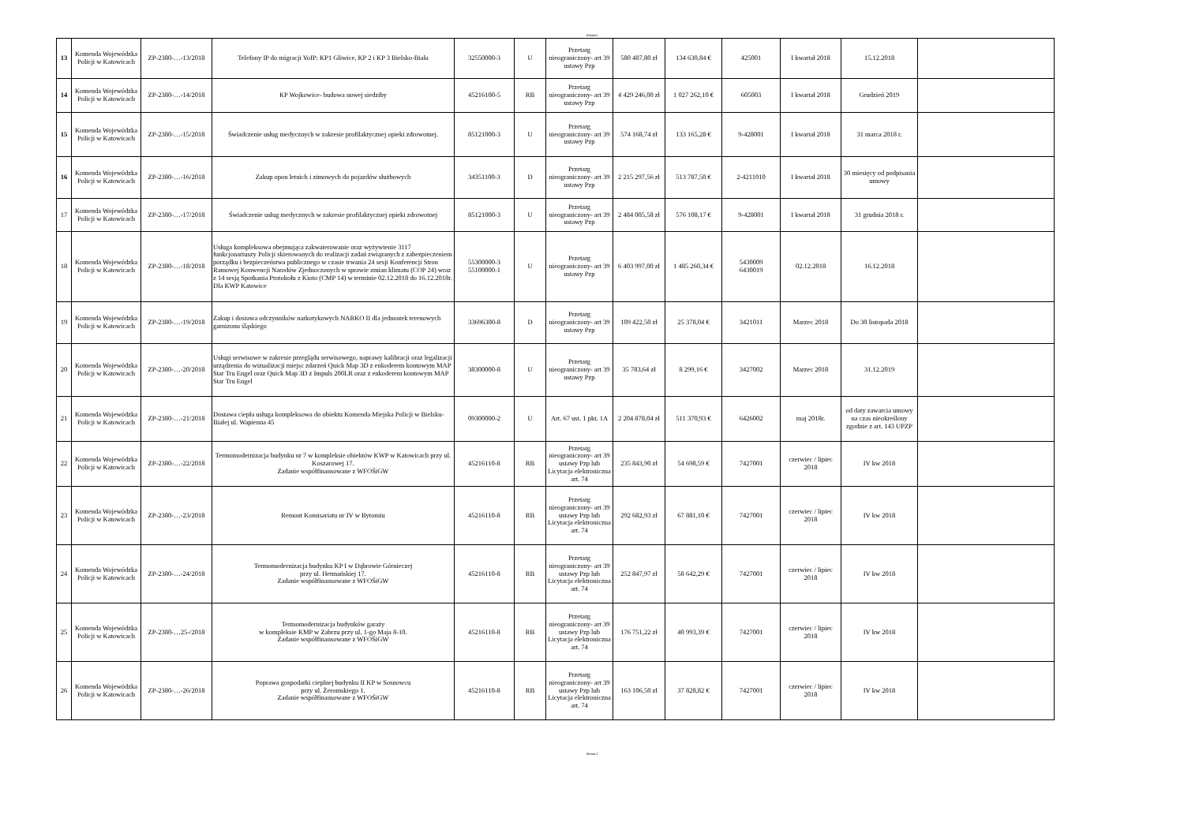Arkusz1
| 13 | Komenda Wojewódzka Policji w Katowicach | ZP-2380-…-13/2018 | Telefony IP do migracji VoIP: KP1 Gliwice, KP 2 i KP 3 Bielsko-Biała | 32550000-3 | U | Przetarg nieograniczony- art 39 ustawy Pzp | 580 487,80 zł | 134 630,84 € | 425001 | I kwartał 2018 | 15.12.2018 | |
| 14 | Komenda Wojewódzka Policji w Katowicach | ZP-2380-…-14/2018 | KP Wojkowice- budowa nowej siedziby | 45216100-5 | RB | Przetarg nieograniczony- art 39 ustawy Pzp | 4 429 246,00 zł | 1 027 262,10 € | 605003 | I kwartał 2018 | Grudzień 2019 | |
| 15 | Komenda Wojewódzka Policji w Katowicach | ZP-2380-…-15/2018 | Świadczenie usług medycznych w zakresie profilaktycznej opieki zdrowotnej. | 85121000-3 | U | Przetarg nieograniczony- art 39 ustawy Pzp | 574 168,74 zł | 133 165,28 € | 9-428001 | I kwartał 2018 | 31 marca 2018 r. | |
| 16 | Komenda Wojewódzka Policji w Katowicach | ZP-2380-…-16/2018 | Zakup opon letnich i zimowych do pojazdów służbowych | 34351100-3 | D | Przetarg nieograniczony- art 39 ustawy Pzp | 2 215 297,56 zł | 513 787,50 € | 2-4211010 | I kwartał 2018 | 30 miesięcy od podpisania umowy | |
| 17 | Komenda Wojewódzka Policji w Katowicach | ZP-2380-…-17/2018 | Świadczenie usług medycznych w zakresie profilaktycznej opieki zdrowotnej | 85121000-3 | U | Przetarg nieograniczony- art 39 ustawy Pzp | 2 484 005,58 zł | 576 108,17 € | 9-428001 | I kwartał 2018 | 31 grudnia 2018 r. | |
| 18 | Komenda Wojewódzka Policji w Katowicach | ZP-2380-…-18/2018 | Usługa kompleksowa obejmująca zakwaterowanie oraz wyżywienie 3117 funkcjonariuszy Policji skierowanych do realizacji zadań związanych z zabezpieczeniem porządku i bezpieczeństwa publicznego w czasie trwania 24 sesji Konferencji Stron Ramowej Konwencji Narodów Zjednoczonych w sprawie zmian klimatu (COP 24) wraz z 14 sesją Spotkania Protokołu z Kioto (CMP 14) w terminie 02.12.2018 do 16.12.2018r. Dla KWP Katowice | 55300000-3 55100000-1 | U | Przetarg nieograniczony- art 39 ustawy Pzp | 6 403 997,00 zł | 1 485 260,34 € | 5430009 6430019 | 02.12.2018 | 16.12.2018 | |
| 19 | Komenda Wojewódzka Policji w Katowicach | ZP-2380-…-19/2018 | Zakup i dostawa odczynników narkotykowych NARKO II dla jednostek terenowych garnizonu śląskiego | 33696300-8 | D | Przetarg nieograniczony- art 39 ustawy Pzp | 109 422,50 zł | 25 378,04 € | 3421011 | Marzec 2018 | Do 30 listopada 2018 | |
| 20 | Komenda Wojewódzka Policji w Katowicach | ZP-2380-…-20/2018 | Usługi serwisowe w zakresie przeglądu serwisowego, naprawy kalibracji oraz legalizacji urządzenia do wizualizacji miejsc zdarzeń Quick Map 3D z enkoderem kontowym MAP Star Tru Engel oraz Quick Map 3D z Impuls 200LR oraz z enkoderem kontowym MAP Star Tru Engel | 38300000-8 | U | Przetarg nieograniczony- art 39 ustawy Pzp | 35 783,64 zł | 8 299,16 € | 3427002 | Marzec 2018 | 31.12.2019 | |
| 21 | Komenda Wojewódzka Policji w Katowicach | ZP-2380-…-21/2018 | Dostawa ciepła usługa kompleksowa do obiektu Komenda Miejska Policji w Bielsku-Białej ul. Wapienna 45 | 09300000-2 | U | Art. 67 ust. 1 pkt. 1A | 2 204 878,04 zł | 511 370,93 € | 6426002 | maj 2018r. | od daty zawarcia umowy na czas nieokreślony zgodnie z art. 143 UPZP | |
| 22 | Komenda Wojewódzka Policji w Katowicach | ZP-2380-…-22/2018 | Termomodernizacja budynku nr 7 w kompleksie obiektów KWP w Katowicach przy ul. Koszarowej 17. Zadanie współfinansowane z WFOŚiGW | 45216110-8 | RB | Przetarg nieograniczony- art 39 ustawy Pzp lub Licytacja elektroniczna art. 74 | 235 843,90 zł | 54 698,59 € | 7427001 | czerwiec / lipiec 2018 | IV kw 2018 | |
| 23 | Komenda Wojewódzka Policji w Katowicach | ZP-2380-…-23/2018 | Remont Komisariatu nr IV w Bytomiu | 45216110-8 | RB | Przetarg nieograniczony- art 39 ustawy Pzp lub Licytacja elektroniczna art. 74 | 292 682,93 zł | 67 881,10 € | 7427001 | czerwiec / lipiec 2018 | IV kw 2018 | |
| 24 | Komenda Wojewódzka Policji w Katowicach | ZP-2380-…-24/2018 | Termomodernizacja budynku KP I w Dąbrowie Górnieczej przy ul. Hetmańskiej 17. Zadanie współfinansowane z WFOŚiGW | 45216110-8 | RB | Przetarg nieograniczony- art 39 ustawy Pzp lub Licytacja elektroniczna art. 74 | 252 847,97 zł | 58 642,29 € | 7427001 | czerwiec / lipiec 2018 | IV kw 2018 | |
| 25 | Komenda Wojewódzka Policji w Katowicach | ZP-2380-…25-/2018 | Termomodernizacja budynków garaży w kompleksie KMP w Zabrzu przy ul. 1-go Maja 8-10. Zadanie współfinansowane z WFOŚiGW | 45216110-8 | RB | Przetarg nieograniczony- art 39 ustawy Pzp lub Licytacja elektroniczna art. 74 | 176 751,22 zł | 40 993,39 € | 7427001 | czerwiec / lipiec 2018 | IV kw 2018 | |
| 26 | Komenda Wojewódzka Policji w Katowicach | ZP-2380-…-26/2018 | Poprawa gospodarki cieplnej budynku II KP w Sosnowcu przy ul. Żeromskiego 1. Zadanie współfinansowane z WFOŚiGW | 45216110-8 | RB | Przetarg nieograniczony- art 39 ustawy Pzp lub Licytacja elektroniczna art. 74 | 163 106,50 zł | 37 828,82 € | 7427001 | czerwiec / lipiec 2018 | IV kw 2018 | |
Strona 2